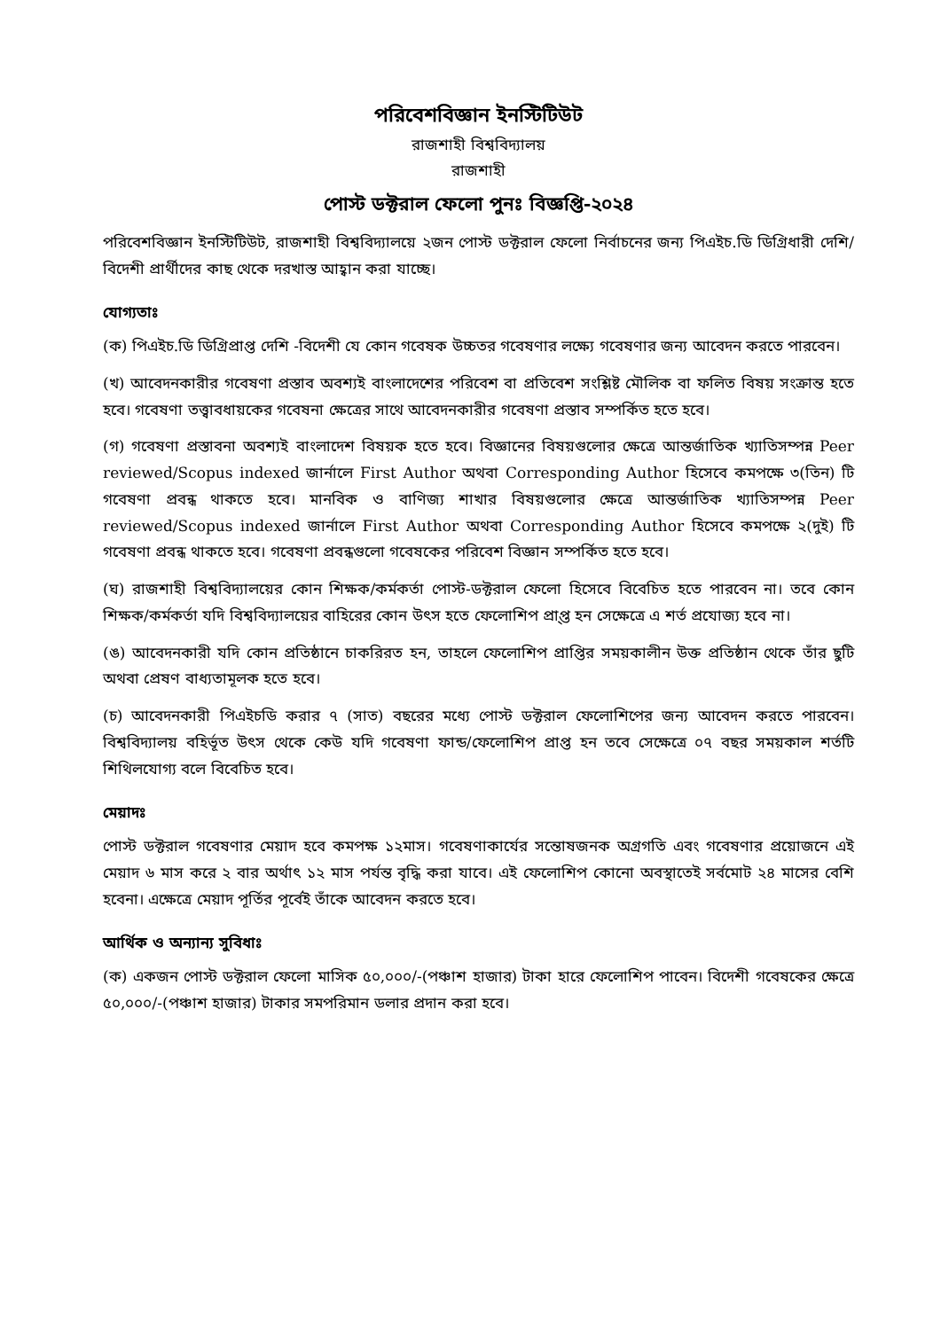পরিবেশবিজ্ঞান ইনস্টিটিউট
রাজশাহী বিশ্ববিদ্যালয়
রাজশাহী
পোস্ট ডক্টরাল ফেলো পুনঃ বিজ্ঞপ্তি-২০২৪
পরিবেশবিজ্ঞান ইনস্টিটিউট, রাজশাহী বিশ্ববিদ্যালয়ে ২জন পোস্ট ডক্টরাল ফেলো নির্বাচনের জন্য পিএইচ.ডি ডিগ্রিধারী দেশি/বিদেশী প্রার্থীদের কাছ থেকে দরখাস্ত আহ্বান করা যাচ্ছে।
যোগ্যতাঃ
(ক) পিএইচ.ডি ডিগ্রিপ্রাপ্ত দেশি -বিদেশী যে কোন গবেষক উচ্চতর গবেষণার লক্ষ্যে গবেষণার জন্য আবেদন করতে পারবেন।
(খ) আবেদনকারীর গবেষণা প্রস্তাব অবশ্যই বাংলাদেশের পরিবেশ বা প্রতিবেশ সংশ্লিষ্ট মৌলিক বা ফলিত বিষয় সংক্রান্ত হতে হবে। গবেষণা তত্ত্বাবধায়কের গবেষনা ক্ষেত্রের সাথে আবেদনকারীর গবেষণা প্রস্তাব সম্পর্কিত হতে হবে।
(গ) গবেষণা প্রস্তাবনা অবশ্যই বাংলাদেশ বিষয়ক হতে হবে। বিজ্ঞানের বিষয়গুলোর ক্ষেত্রে আন্তর্জাতিক খ্যাতিসম্পন্ন Peer reviewed/Scopus indexed জার্নালে First Author অথবা Corresponding Author হিসেবে কমপক্ষে ৩(তিন) টি গবেষণা প্রবন্ধ থাকতে হবে। মানবিক ও বাণিজ্য শাখার বিষয়গুলোর ক্ষেত্রে আন্তর্জাতিক খ্যাতিসম্পন্ন Peer reviewed/Scopus indexed জার্নালে First Author অথবা Corresponding Author হিসেবে কমপক্ষে ২(দুই) টি গবেষণা প্রবন্ধ থাকতে হবে। গবেষণা প্রবন্ধগুলো গবেষকের পরিবেশ বিজ্ঞান সম্পর্কিত হতে হবে।
(ঘ) রাজশাহী বিশ্ববিদ্যালয়ের কোন শিক্ষক/কর্মকর্তা পোস্ট-ডক্টরাল ফেলো হিসেবে বিবেচিত হতে পারবেন না। তবে কোন শিক্ষক/কর্মকর্তা যদি বিশ্ববিদ্যালয়ের বাহিরের কোন উৎস হতে ফেলোশিপ প্রা্প্ত হন সেক্ষেত্রে এ শর্ত প্রযোজ্য হবে না।
(ঙ) আবেদনকারী যদি কোন প্রতিষ্ঠানে চাকরিরত হন, তাহলে ফেলোশিপ প্রাপ্তির সময়কালীন উক্ত প্রতিষ্ঠান থেকে তাঁর ছুটি অথবা প্রেষণ বাধ্যতামূলক হতে হবে।
(চ) আবেদনকারী পিএইচডি করার ৭ (সাত) বছরের মধ্যে পোস্ট ডক্টরাল ফেলোশিপের জন্য আবেদন করতে পারবেন। বিশ্ববিদ্যালয় বহির্ভূত উৎস থেকে কেউ যদি গবেষণা ফান্ড/ফেলোশিপ প্রাপ্ত হন তবে সেক্ষেত্রে ০৭ বছর সময়কাল শর্তটি শিথিলযোগ্য বলে বিবেচিত হবে।
মেয়াদঃ
পোস্ট ডক্টরাল গবেষণার মেয়াদ হবে কমপক্ষ ১২মাস। গবেষণাকার্যের সন্তোষজনক অগ্রগতি এবং গবেষণার প্রয়োজনে এই মেয়াদ ৬ মাস করে ২ বার অর্থাৎ ১২ মাস পর্যন্ত বৃদ্ধি করা যাবে। এই ফেলোশিপ কোনো অবস্থাতেই সর্বমোট ২৪ মাসের বেশি হবেনা। এক্ষেত্রে মেয়াদ পূর্তির পূর্বেই তাঁকে আবেদন করতে হবে।
আর্থিক ও অন্যান্য সুবিধাঃ
(ক) একজন পোস্ট ডক্টরাল ফেলো মাসিক ৫০,০০০/-(পঞ্চাশ হাজার) টাকা হারে ফেলোশিপ পাবেন। বিদেশী গবেষকের ক্ষেত্রে ৫০,০০০/-(পঞ্চাশ হাজার) টাকার সমপরিমান ডলার প্রদান করা হবে।